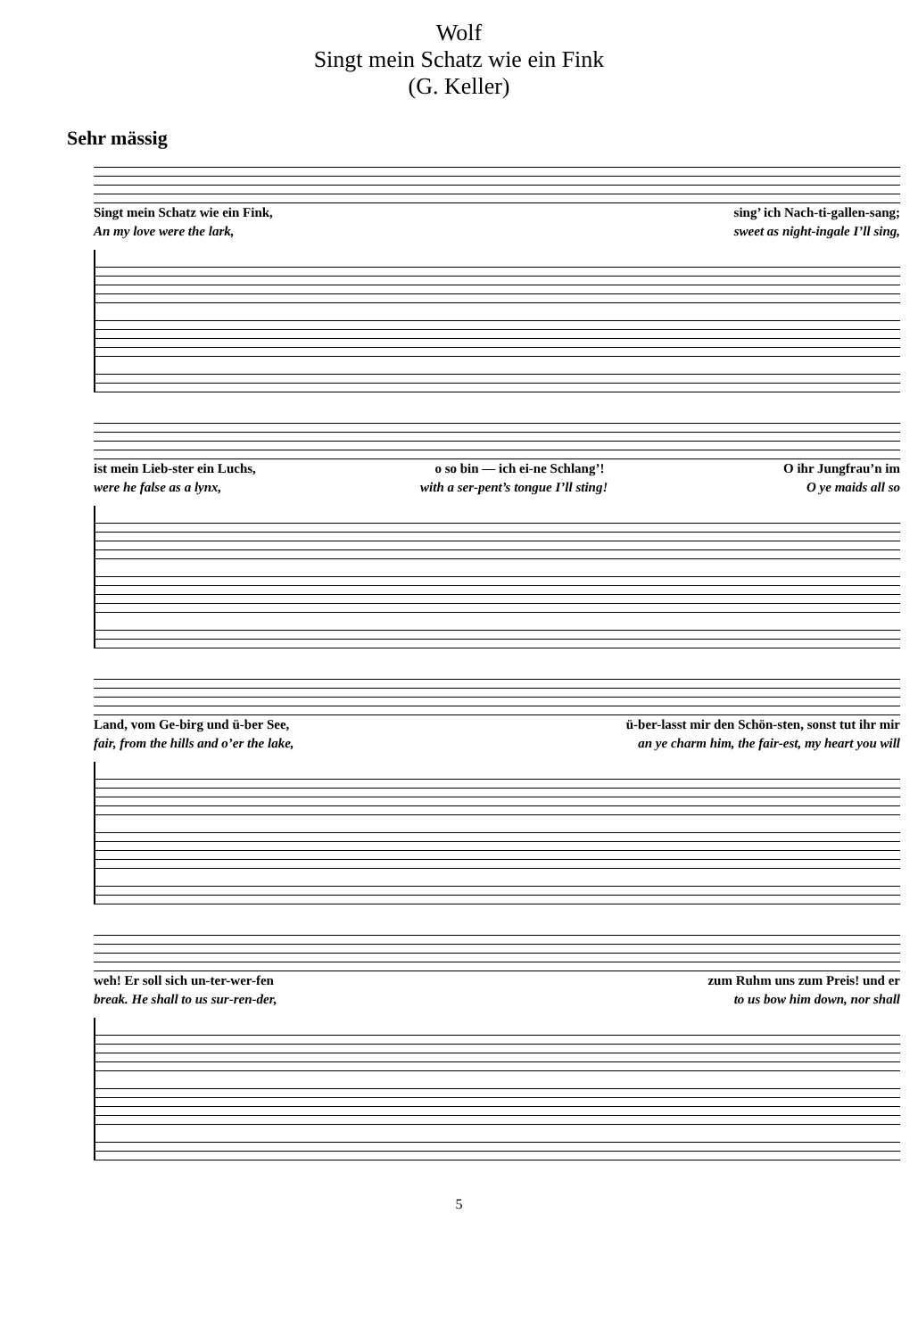Wolf
Singt mein Schatz wie ein Fink
(G. Keller)
Sehr mässig
Singt mein Schatz wie ein Fink, sing’ ich Nach-ti-gallen-sang;
An my love were the lark, sweet as night-ingale I’ll sing,
ist mein Lieb-ster ein Luchs, o so bin — ich ei-ne Schlang’! O ihr Jungfrau’n im
were he false as a lynx, with a ser-pent’s tongue I’ll sting! O ye maids all so
Land, vom Ge-birg und ü-ber See, ü-ber-lasst mir den Schön-sten, sonst tut ihr mir
fair, from the hills and o’er the lake, an ye charm him, the fair-est, my heart you will
weh! Er soll sich un-ter-wer-fen zum Ruhm uns zum Preis! und er
break. He shall to us sur-ren-der, to us bow him down, nor shall
5